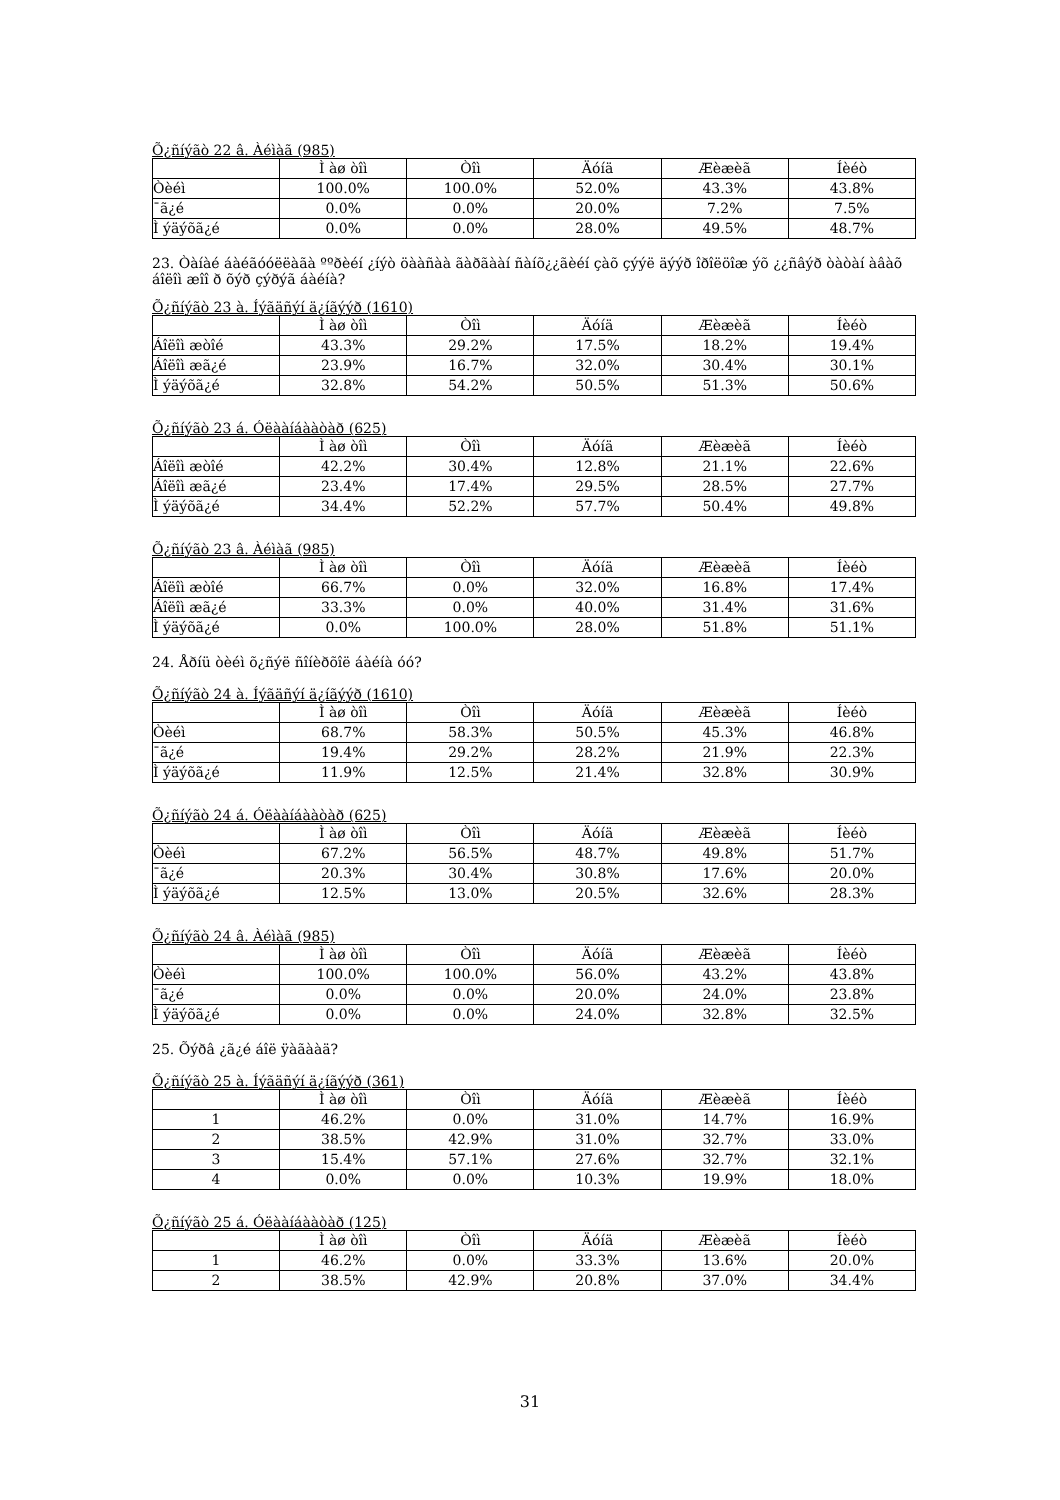Õ¿ñíýãò 22 â. Àéìàã (985)
| | Ì àø òîì | Òîì | Äóíä | Æèæèã | Íèéò |
| --- | --- | --- | --- | --- | --- |
| Òèéì | 100.0% | 100.0% | 52.0% | 43.3% | 43.8% |
| ¯ã¿é | 0.0% | 0.0% | 20.0% | 7.2% | 7.5% |
| Ì ýäýõã¿é | 0.0% | 0.0% | 28.0% | 49.5% | 48.7% |
23. Òàíàé áàéãóóëëàãà ººðèéí ¿íýò öààñàà ãàðãààí ñàíõ¿¿ãèéí çàõ çýýë äýýð îðîëöîæ ýõ ¿¿ñâýð òàòàí àâàõ áîëîì æîî ð õýð çýðýã áàéíà?
Õ¿ñíýãò 23 à. Íýãäñýí ä¿íãýýð (1610)
| | Ì àø òîì | Òîì | Äóíä | Æèæèã | Íèéò |
| --- | --- | --- | --- | --- | --- |
| Áîëîì æòîé | 43.3% | 29.2% | 17.5% | 18.2% | 19.4% |
| Áîëîì æã¿é | 23.9% | 16.7% | 32.0% | 30.4% | 30.1% |
| Ì ýäýõã¿é | 32.8% | 54.2% | 50.5% | 51.3% | 50.6% |
Õ¿ñíýãò 23 á. Óëààíáààòàð (625)
| | Ì àø òîì | Òîì | Äóíä | Æèæèã | Íèéò |
| --- | --- | --- | --- | --- | --- |
| Áîëîì æòîé | 42.2% | 30.4% | 12.8% | 21.1% | 22.6% |
| Áîëîì æã¿é | 23.4% | 17.4% | 29.5% | 28.5% | 27.7% |
| Ì ýäýõã¿é | 34.4% | 52.2% | 57.7% | 50.4% | 49.8% |
Õ¿ñíýãò 23 â. Àéìàã (985)
| | Ì àø òîì | Òîì | Äóíä | Æèæèã | Íèéò |
| --- | --- | --- | --- | --- | --- |
| Áîëîì æòîé | 66.7% | 0.0% | 32.0% | 16.8% | 17.4% |
| Áîëîì æã¿é | 33.3% | 0.0% | 40.0% | 31.4% | 31.6% |
| Ì ýäýõã¿é | 0.0% | 100.0% | 28.0% | 51.8% | 51.1% |
24. Åðíü òèéì õ¿ñýë ñîíèðõîë áàéíà óó?
Õ¿ñíýãò 24 à. Íýãäñýí ä¿íãýýð (1610)
| | Ì àø òîì | Òîì | Äóíä | Æèæèã | Íèéò |
| --- | --- | --- | --- | --- | --- |
| Òèéì | 68.7% | 58.3% | 50.5% | 45.3% | 46.8% |
| ¯ã¿é | 19.4% | 29.2% | 28.2% | 21.9% | 22.3% |
| Ì ýäýõã¿é | 11.9% | 12.5% | 21.4% | 32.8% | 30.9% |
Õ¿ñíýãò 24 á. Óëààíáààòàð (625)
| | Ì àø òîì | Òîì | Äóíä | Æèæèã | Íèéò |
| --- | --- | --- | --- | --- | --- |
| Òèéì | 67.2% | 56.5% | 48.7% | 49.8% | 51.7% |
| ¯ã¿é | 20.3% | 30.4% | 30.8% | 17.6% | 20.0% |
| Ì ýäýõã¿é | 12.5% | 13.0% | 20.5% | 32.6% | 28.3% |
Õ¿ñíýãò 24 â. Àéìàã (985)
| | Ì àø òîì | Òîì | Äóíä | Æèæèã | Íèéò |
| --- | --- | --- | --- | --- | --- |
| Òèéì | 100.0% | 100.0% | 56.0% | 43.2% | 43.8% |
| ¯ã¿é | 0.0% | 0.0% | 20.0% | 24.0% | 23.8% |
| Ì ýäýõã¿é | 0.0% | 0.0% | 24.0% | 32.8% | 32.5% |
25. Õýðâ ¿ã¿é áîë ÿàãààä?
Õ¿ñíýãò 25 à. Íýãäñýí ä¿íãýýð (361)
| | Ì àø òîì | Òîì | Äóíä | Æèæèã | Íèéò |
| --- | --- | --- | --- | --- | --- |
| 1 | 46.2% | 0.0% | 31.0% | 14.7% | 16.9% |
| 2 | 38.5% | 42.9% | 31.0% | 32.7% | 33.0% |
| 3 | 15.4% | 57.1% | 27.6% | 32.7% | 32.1% |
| 4 | 0.0% | 0.0% | 10.3% | 19.9% | 18.0% |
Õ¿ñíýãò 25 á. Óëààíáààòàð (125)
| | Ì àø òîì | Òîì | Äóíä | Æèæèã | Íèéò |
| --- | --- | --- | --- | --- | --- |
| 1 | 46.2% | 0.0% | 33.3% | 13.6% | 20.0% |
| 2 | 38.5% | 42.9% | 20.8% | 37.0% | 34.4% |
31